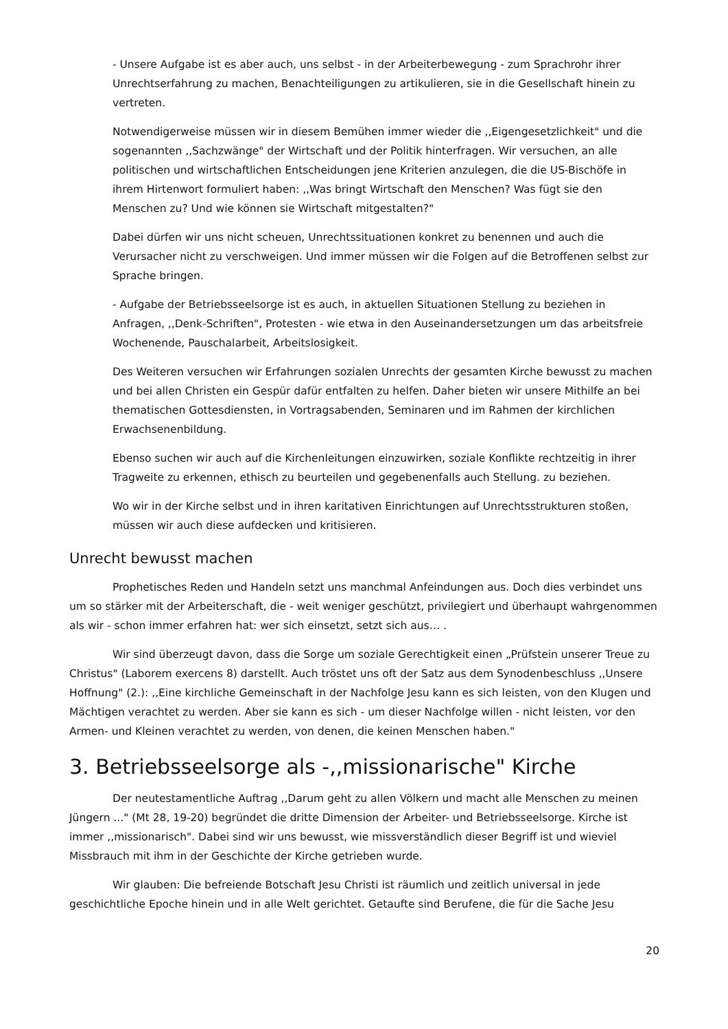- Unsere Aufgabe ist es aber auch, uns selbst - in der Arbeiterbewegung - zum Sprachrohr ihrer Unrechtserfahrung zu machen, Benachteiligungen zu artikulieren, sie in die Gesellschaft hinein zu vertreten.
Notwendigerweise müssen wir in diesem Bemühen immer wieder die ,,Eigengesetzlichkeit" und die sogenannten ,,Sachzwänge" der Wirtschaft und der Politik hinterfragen. Wir versuchen, an alle politischen und wirtschaftlichen Entscheidungen jene Kriterien anzulegen, die die US-Bischöfe in ihrem Hirtenwort formuliert haben: ,,Was bringt Wirtschaft den Menschen? Was fügt sie den Menschen zu? Und wie können sie Wirtschaft mitgestalten?"
Dabei dürfen wir uns nicht scheuen, Unrechtssituationen konkret zu benennen und auch die Verursacher nicht zu verschweigen. Und immer müssen wir die Folgen auf die Betroffenen selbst zur Sprache bringen.
- Aufgabe der Betriebsseelsorge ist es auch, in aktuellen Situationen Stellung zu beziehen in Anfragen, ,,Denk-Schriften", Protesten - wie etwa in den Auseinandersetzungen um das arbeitsfreie Wochenende, Pauschalarbeit, Arbeitslosigkeit.
Des Weiteren versuchen wir Erfahrungen sozialen Unrechts der gesamten Kirche bewusst zu machen und bei allen Christen ein Gespür dafür entfalten zu helfen. Daher bieten wir unsere Mithilfe an bei thematischen Gottesdiensten, in Vortragsabenden, Seminaren und im Rahmen der kirchlichen Erwachsenenbildung.
Ebenso suchen wir auch auf die Kirchenleitungen einzuwirken, soziale Konflikte rechtzeitig in ihrer Tragweite zu erkennen, ethisch zu beurteilen und gegebenenfalls auch Stellung. zu beziehen.
Wo wir in der Kirche selbst und in ihren karitativen Einrichtungen auf Unrechtsstrukturen stoßen, müssen wir auch diese aufdecken und kritisieren.
Unrecht bewusst machen
Prophetisches Reden und Handeln setzt uns manchmal Anfeindungen aus. Doch dies verbindet uns um so stärker mit der Arbeiterschaft, die - weit weniger geschützt, privilegiert und überhaupt wahrgenommen als wir - schon immer erfahren hat: wer sich einsetzt, setzt sich aus… .
Wir sind überzeugt davon, dass die Sorge um soziale Gerechtigkeit einen „Prüfstein unserer Treue zu Christus" (Laborem exercens 8) darstellt. Auch tröstet uns oft der Satz aus dem Synodenbeschluss ,,Unsere Hoffnung" (2.): ,,Eine kirchliche Gemeinschaft in der Nachfolge Jesu kann es sich leisten, von den Klugen und Mächtigen verachtet zu werden. Aber sie kann es sich - um dieser Nachfolge willen - nicht leisten, vor den Armen- und Kleinen verachtet zu werden, von denen, die keinen Menschen haben."
3. Betriebsseelsorge als -,,missionarische" Kirche
Der neutestamentliche Auftrag ,,Darum geht zu allen Völkern und macht alle Menschen zu meinen Jüngern ..." (Mt 28, 19-20) begründet die dritte Dimension der Arbeiter- und Betriebsseelsorge. Kirche ist immer ,,missionarisch". Dabei sind wir uns bewusst, wie missverständlich dieser Begriff ist und wieviel Missbrauch mit ihm in der Geschichte der Kirche getrieben wurde.
Wir glauben: Die befreiende Botschaft Jesu Christi ist räumlich und zeitlich universal in jede geschichtliche Epoche hinein und in alle Welt gerichtet. Getaufte sind Berufene, die für die Sache Jesu
20